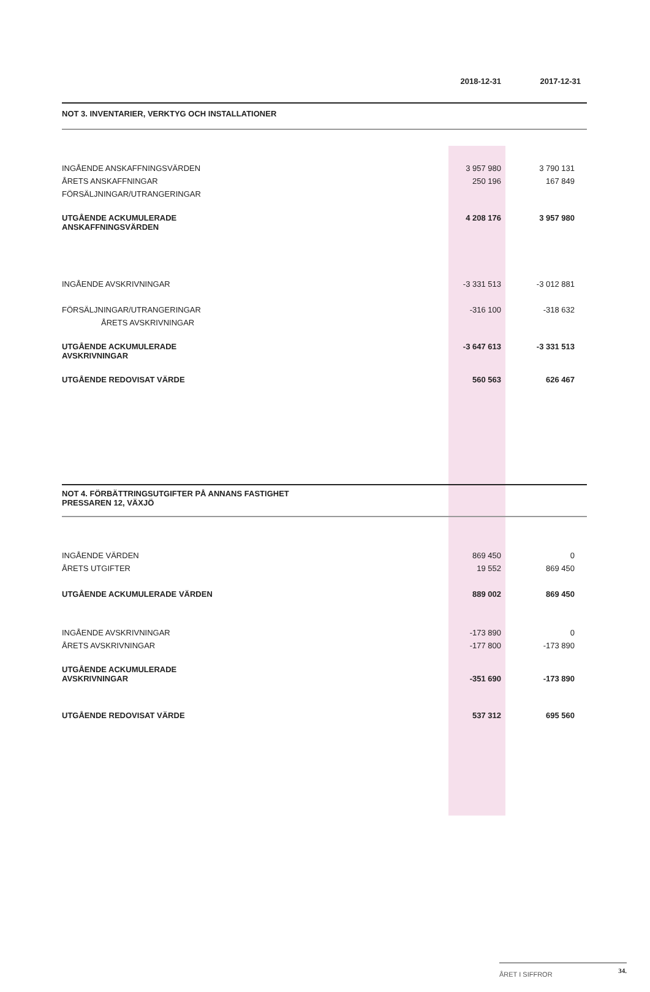| | 2018-12-31 | 2017-12-31 |
| NOT 3. INVENTARIER, VERKTYG OCH INSTALLATIONER | | |
| INGÅENDE ANSKAFFNINGSVÄRDEN | 3 957 980 | 3 790 131 |
| ÅRETS ANSKAFFNINGAR | 250 196 | 167 849 |
| FÖRSÄLJNINGAR/UTRANGERINGAR | | |
| UTGÅENDE ACKUMULERADE ANSKAFFNINGSVÄRDEN | 4 208 176 | 3 957 980 |
| INGÅENDE AVSKRIVNINGAR | -3 331 513 | -3 012 881 |
| FÖRSÄLJNINGAR/UTRANGERINGAR | -316 100 | -318 632 |
| ÅRETS AVSKRIVNINGAR | | |
| UTGÅENDE ACKUMULERADE AVSKRIVNINGAR | -3 647 613 | -3 331 513 |
| UTGÅENDE REDOVISAT VÄRDE | 560 563 | 626 467 |
| NOT 4. FÖRBÄTTRINGSUTGIFTER PÅ ANNANS FASTIGHET PRESSAREN 12, VÄXJÖ | | |
| INGÅENDE VÄRDEN | 869 450 | 0 |
| ÅRETS UTGIFTER | 19 552 | 869 450 |
| UTGÅENDE ACKUMULERADE VÄRDEN | 889 002 | 869 450 |
| INGÅENDE AVSKRIVNINGAR | -173 890 | 0 |
| ÅRETS AVSKRIVNINGAR | -177 800 | -173 890 |
| UTGÅENDE ACKUMULERADE AVSKRIVNINGAR | -351 690 | -173 890 |
| UTGÅENDE REDOVISAT VÄRDE | 537 312 | 695 560 |
ÅRET I SIFFROR 34.